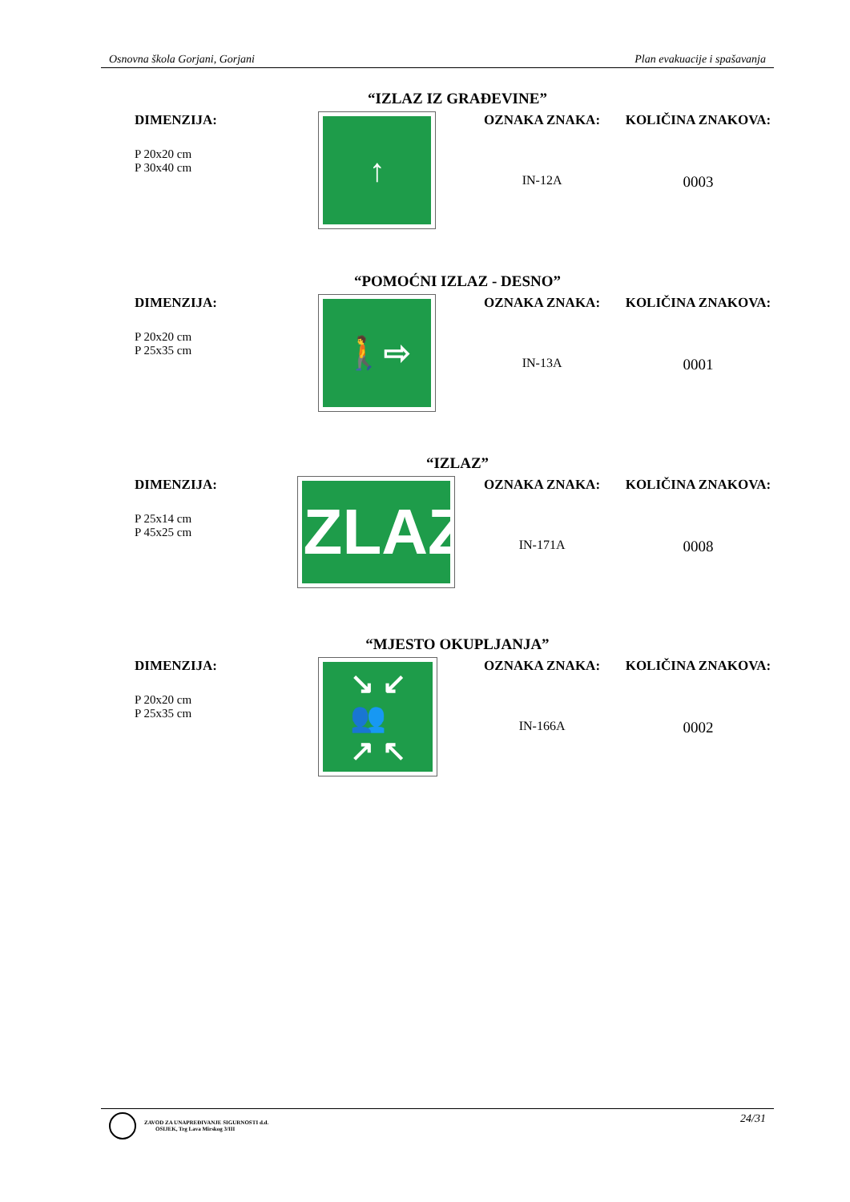Osnovna škola Gorjani, Gorjani Plan evakuacije i spašavanja
“IZLAZ IZ GRAĐEVINE”
DIMENZIJA:
P 20x20 cm
P 30x40 cm
↑
OZNAKA ZNAKA:
IN-12A
KOLIČINA ZNAKOVA:
0003
“POMOĆNI IZLAZ - DESNO”
DIMENZIJA:
P 20x20 cm
P 25x35 cm
🚶⇨
OZNAKA ZNAKA:
IN-13A
KOLIČINA ZNAKOVA:
0001
“IZLAZ”
DIMENZIJA:
P 25x14 cm
P 45x25 cm
IZLAZ
OZNAKA ZNAKA:
IN-171A
KOLIČINA ZNAKOVA:
0008
“MJESTO OKUPLJANJA”
DIMENZIJA:
P 20x20 cm
P 25x35 cm
↘ ↙
👥
↗ ↖
OZNAKA ZNAKA:
IN-166A
KOLIČINA ZNAKOVA:
0002
ZAVOD ZA UNAPREĐIVANJE SIGURNOSTI d.d.
OSIJEK, Trg Lava Mirskog 3/III
24/31